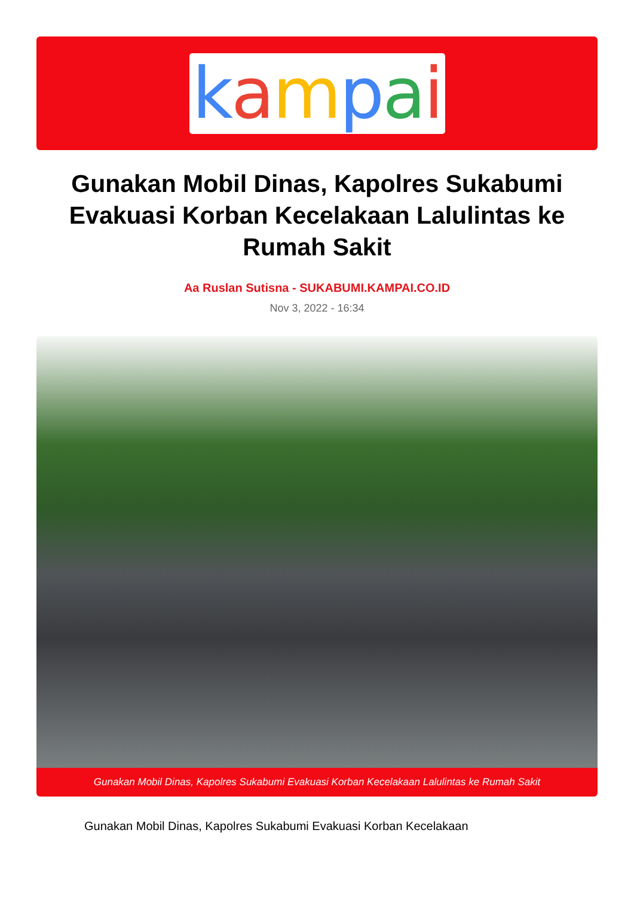kampai
Gunakan Mobil Dinas, Kapolres Sukabumi Evakuasi Korban Kecelakaan Lalulintas ke Rumah Sakit
Aa Ruslan Sutisna - SUKABUMI.KAMPAI.CO.ID
Nov 3, 2022 - 16:34
Gunakan Mobil Dinas, Kapolres Sukabumi Evakuasi Korban Kecelakaan Lalulintas ke Rumah Sakit
Gunakan Mobil Dinas, Kapolres Sukabumi Evakuasi Korban Kecelakaan